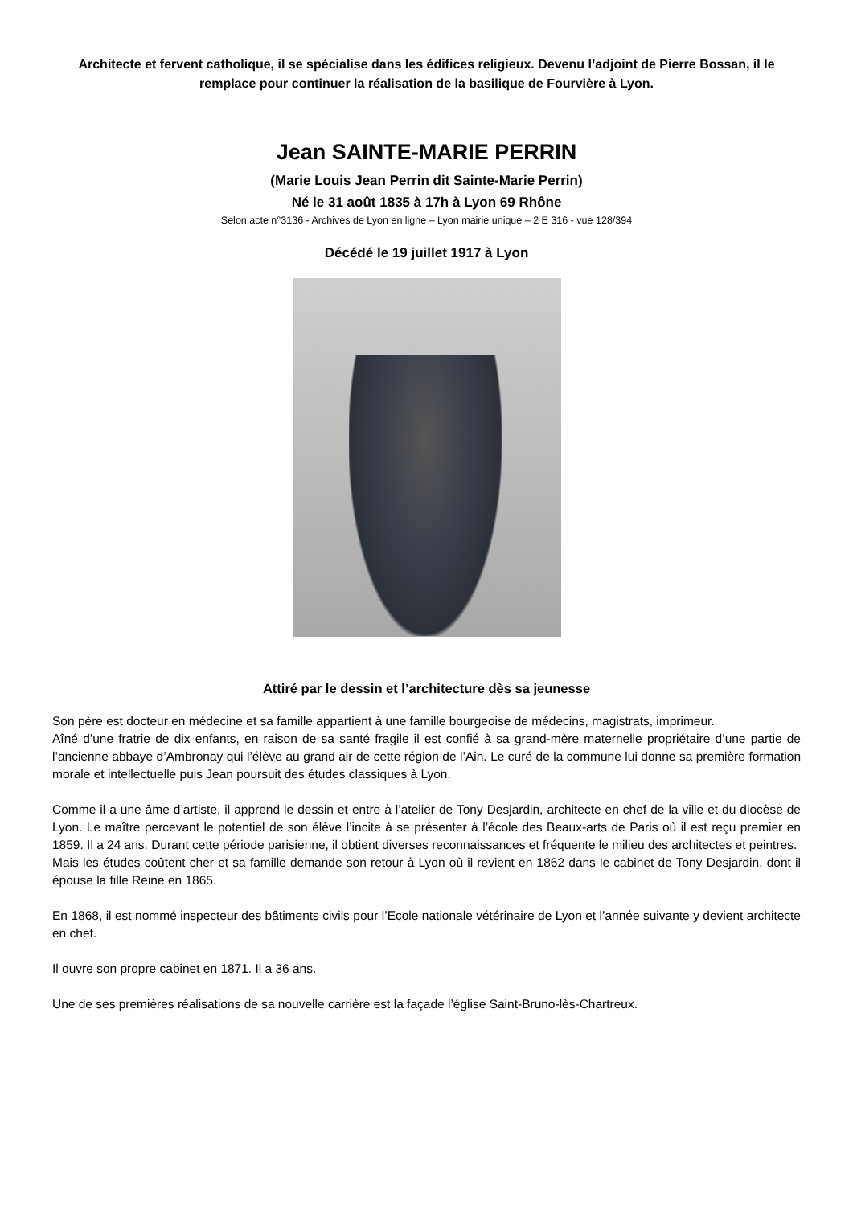Architecte et fervent catholique, il se spécialise dans les édifices religieux. Devenu l’adjoint de Pierre Bossan, il le remplace pour continuer la réalisation de la basilique de Fourvière à Lyon.
Jean SAINTE-MARIE PERRIN
(Marie Louis Jean Perrin dit Sainte-Marie Perrin)
Né le 31 août 1835 à 17h à Lyon 69 Rhône
Selon acte n°3136 - Archives de Lyon en ligne – Lyon mairie unique – 2 E 316 - vue 128/394
Décédé le 19 juillet 1917 à Lyon
Attiré par le dessin et l’architecture dès sa jeunesse
Son père est docteur en médecine et sa famille appartient à une famille bourgeoise de médecins, magistrats, imprimeur.
Aîné d’une fratrie de dix enfants, en raison de sa santé fragile il est confié à sa grand-mère maternelle propriétaire d’une partie de l’ancienne abbaye d’Ambronay qui l’élève au grand air de cette région de l’Ain. Le curé de la commune lui donne sa première formation morale et intellectuelle puis Jean poursuit des études classiques à Lyon.
Comme il a une âme d’artiste, il apprend le dessin et entre à l’atelier de Tony Desjardin, architecte en chef de la ville et du diocèse de Lyon. Le maître percevant le potentiel de son élève l’incite à se présenter à l’école des Beaux-arts de Paris où il est reçu premier en 1859. Il a 24 ans. Durant cette période parisienne, il obtient diverses reconnaissances et fréquente le milieu des architectes et peintres.
Mais les études coûtent cher et sa famille demande son retour à Lyon où il revient en 1862 dans le cabinet de Tony Desjardin, dont il épouse la fille Reine en 1865.
En 1868, il est nommé inspecteur des bâtiments civils pour l’Ecole nationale vétérinaire de Lyon et l’année suivante y devient architecte en chef.
Il ouvre son propre cabinet en 1871. Il a 36 ans.
Une de ses premières réalisations de sa nouvelle carrière est la façade l’église Saint-Bruno-lès-Chartreux.